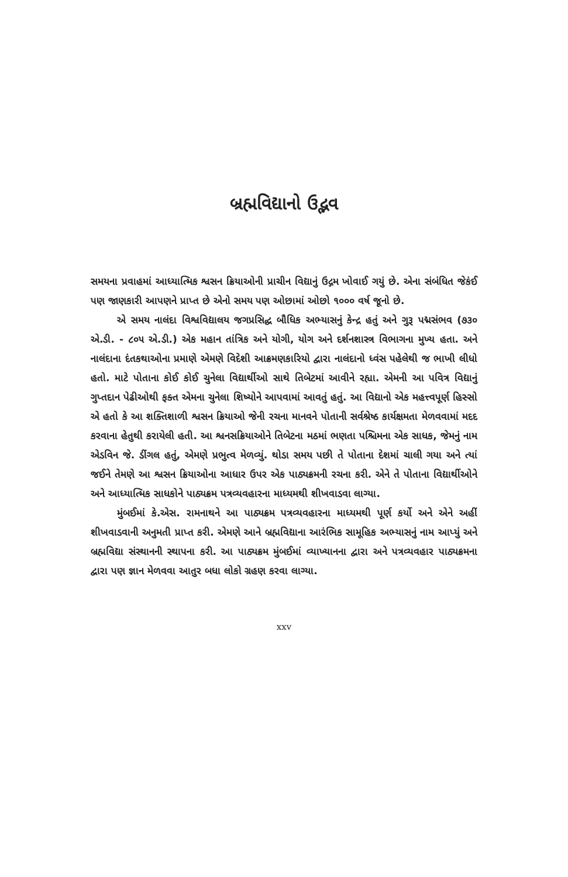બ્રહ્મવિદ્યાનો ઉદ્ભવ
સમયના પ્રવાહમાં આધ્યાત્મિક શ્વસન ક્રિયાઓની પ્રાચીન વિદ્યાનું ઉદ્ગમ ખોવાઈ ગયું છે. એના સંબંધિત જેકંઈ પણ જાણકારી આપણને પ્રાપ્ત છે એનો સમય પણ ઓછામાં ઓછો ૧૦૦૦ વર્ષ જૂનો છે.
એ સમય નાલંદા વિશ્વવિદ્યાલય જગપ્રસિદ્ધ બૌધિક અભ્યાસનું કેન્દ્ર હતું અને ગુરૂ પદ્મસંભવ (૭૩૦ એ.ડી. - ૮૦૫ એ.ડી.) એક મહાન તાંત્રિક અને યોગી, યોગ અને દર્શનશાસ્ત્ર વિભાગના મુખ્ય હતા. અને નાલંદાના દંતકથાઓના પ્રમાણે એમણે વિદેશી આક્રમણકારિયો દ્વારા નાલંદાનો ધ્વંસ પહેલેથી જ ભાખી લીધો હતો. માટે પોતાના કોઈ કોઈ ચુનેલા વિદ્યાર્થીઓ સાથે તિબેટમાં આવીને રહ્યા. એમની આ પવિત્ર વિદ્યાનું ગુપ્તદાન પેઢીઓથી ફક્ત એમના ચુનેલા શિષ્યોને આપવામાં આવતું હતું. આ વિદ્યાનો એક મહત્ત્વપૂર્ણ હિસ્સો એ હતો કે આ શક્તિશાળી શ્વસન ક્રિયાઓ જેની રચના માનવને પોતાની સર્વશ્રેષ્ઠ કાર્યક્ષમતા મેળવવામાં મદદ કરવાના હેતુથી કરાયેલી હતી. આ શ્વનસક્રિયાઓને તિબેટના મઠમાં ભણતા પશ્ચિમના એક સાધક, જેમનું નામ એડવિન જે. ડીંગલ હતું, એમણે પ્રભુત્વ મેળવ્યું. થોડા સમય પછી તે પોતાના દેશમાં ચાલી ગયા અને ત્યાં જઈને તેમણે આ શ્વસન ક્રિયાઓના આધાર ઉપર એક પાઠ્યક્રમની રચના કરી. એને તે પોતાના વિદ્યાર્થીઓને અને આધ્યાત્મિક સાધકોને પાઠ્યક્રમ પત્રવ્યવહારના માધ્યમથી શીખવાડવા લાગ્યા.
મુંબઈમાં કે.એસ. રામનાથને આ પાઠ્યક્રમ પત્રવ્યવહારના માધ્યમથી પૂર્ણ કર્યો અને એને અહીં શીખવાડવાની અનુમતી પ્રાપ્ત કરી. એમણે આને બ્રહ્મવિદ્યાના આરંભિક સામૂહિક અભ્યાસનું નામ આપ્યું અને બ્રહ્મવિદ્યા સંસ્થાનની સ્થાપના કરી. આ પાઠ્યક્રમ મુંબઈમાં વ્યાખ્યાનના દ્વારા અને પત્રવ્યવહાર પાઠ્યક્રમના દ્વારા પણ જ્ઞાન મેળવવા આતુર બધા લોકો ગ્રહણ કરવા લાગ્યા.
xxv